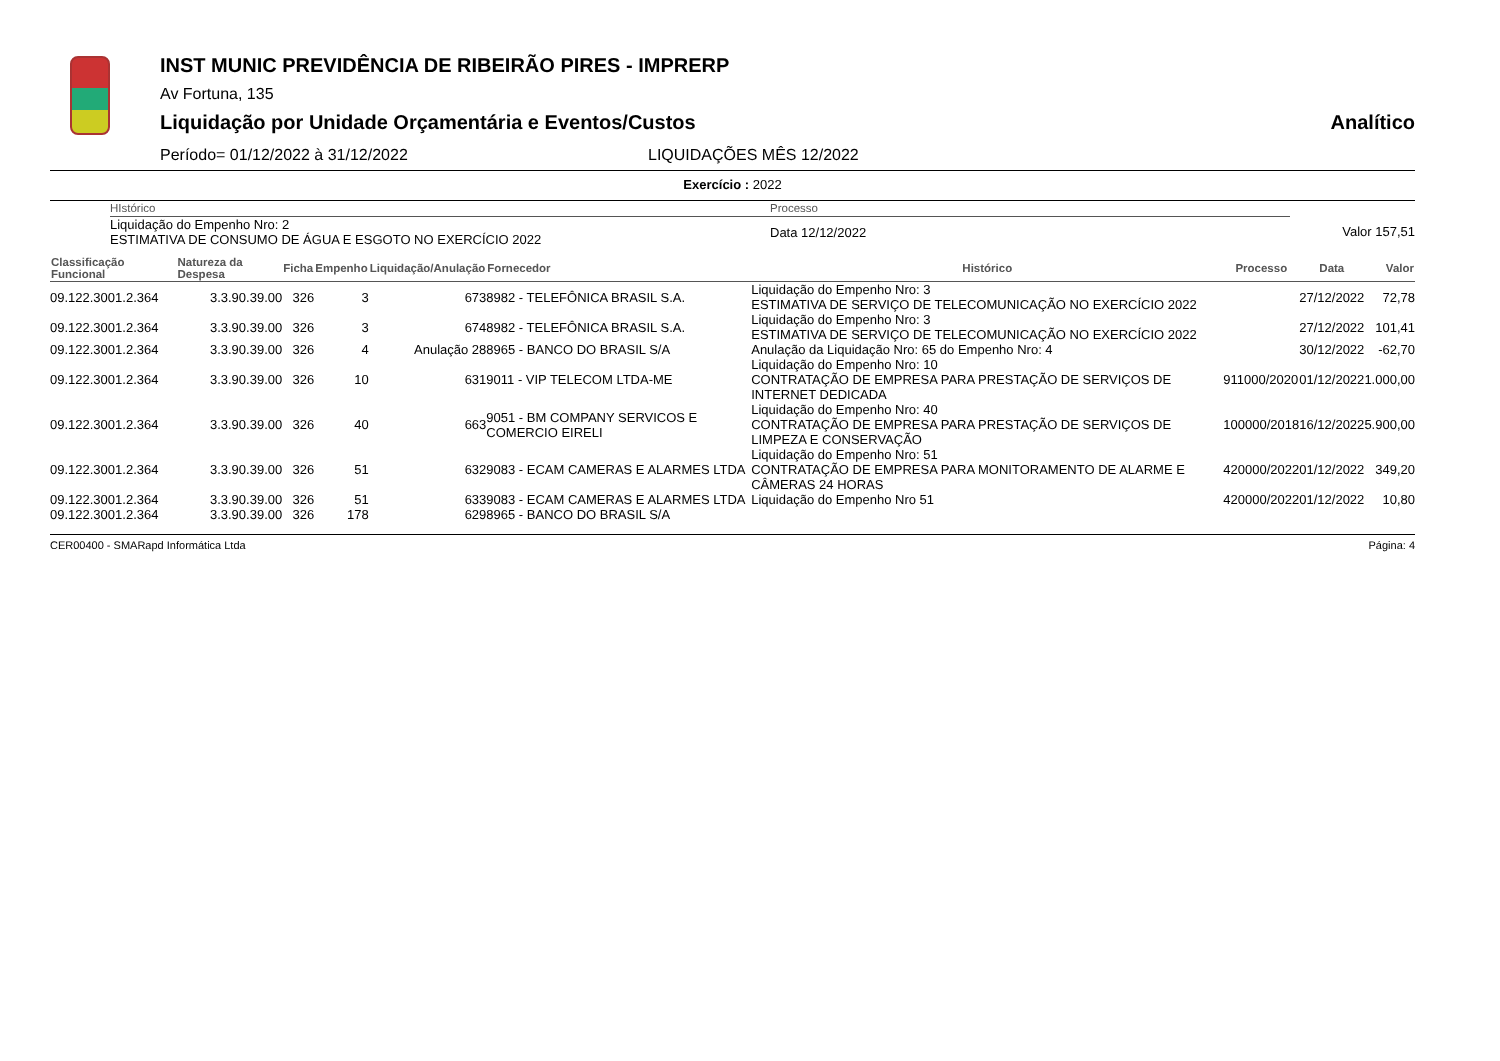INST MUNIC PREVIDÊNCIA DE RIBEIRÃO PIRES - IMPRERP
Av Fortuna, 135
Liquidação por Unidade Orçamentária e Eventos/Custos Analítico
Período= 01/12/2022 à 31/12/2022 LIQUIDAÇÕES MÊS 12/2022
Exercício : 2022
| | HIstórico | Processo | |
| | Liquidação do Empenho Nro: 2 ESTIMATIVA DE CONSUMO DE ÁGUA E ESGOTO NO EXERCÍCIO 2022 | Data 12/12/2022 | Valor 157,51 |
| Classificação Funcional | Natureza da Despesa | Ficha | Empenho | Liquidação/Anulação | Fornecedor | Histórico | Processo | Data | Valor |
| --- | --- | --- | --- | --- | --- | --- | --- | --- | --- |
| 09.122.3001.2.364 | 3.3.90.39.00 | 326 | 3 | 673 | 8982 - TELEFÔNICA BRASIL S.A. | Liquidação do Empenho Nro: 3 ESTIMATIVA DE SERVIÇO DE TELECOMUNICAÇÃO NO EXERCÍCIO 2022 | | 27/12/2022 | 72,78 |
| 09.122.3001.2.364 | 3.3.90.39.00 | 326 | 3 | 674 | 8982 - TELEFÔNICA BRASIL S.A. | Liquidação do Empenho Nro: 3 ESTIMATIVA DE SERVIÇO DE TELECOMUNICAÇÃO NO EXERCÍCIO 2022 | | 27/12/2022 | 101,41 |
| 09.122.3001.2.364 | 3.3.90.39.00 | 326 | 4 | Anulação 28 | 8965 - BANCO DO BRASIL S/A | Anulação da Liquidação Nro: 65 do Empenho Nro: 4 | | 30/12/2022 | -62,70 |
| 09.122.3001.2.364 | 3.3.90.39.00 | 326 | 10 | 631 | 9011 - VIP TELECOM LTDA-ME | Liquidação do Empenho Nro: 10 CONTRATAÇÃO DE EMPRESA PARA PRESTAÇÃO DE SERVIÇOS DE INTERNET DEDICADA | 911000/2020 | 01/12/2022 | 1.000,00 |
| 09.122.3001.2.364 | 3.3.90.39.00 | 326 | 40 | 663 | 9051 - BM COMPANY SERVICOS E COMERCIO EIRELI | Liquidação do Empenho Nro: 40 CONTRATAÇÃO DE EMPRESA PARA PRESTAÇÃO DE SERVIÇOS DE LIMPEZA E CONSERVAÇÃO | 100000/2018 | 16/12/2022 | 5.900,00 |
| 09.122.3001.2.364 | 3.3.90.39.00 | 326 | 51 | 632 | 9083 - ECAM CAMERAS E ALARMES LTDA | Liquidação do Empenho Nro: 51 CONTRATAÇÃO DE EMPRESA PARA MONITORAMENTO DE ALARME E CÂMERAS 24 HORAS | 420000/2022 | 01/12/2022 | 349,20 |
| 09.122.3001.2.364 | 3.3.90.39.00 | 326 | 51 | 633 | 9083 - ECAM CAMERAS E ALARMES LTDA | Liquidação do Empenho Nro 51 | 420000/2022 | 01/12/2022 | 10,80 |
| 09.122.3001.2.364 | 3.3.90.39.00 | 326 | 178 | 629 | 8965 - BANCO DO BRASIL S/A | | | | |
CER00400 - SMARapd Informática Ltda Página: 4